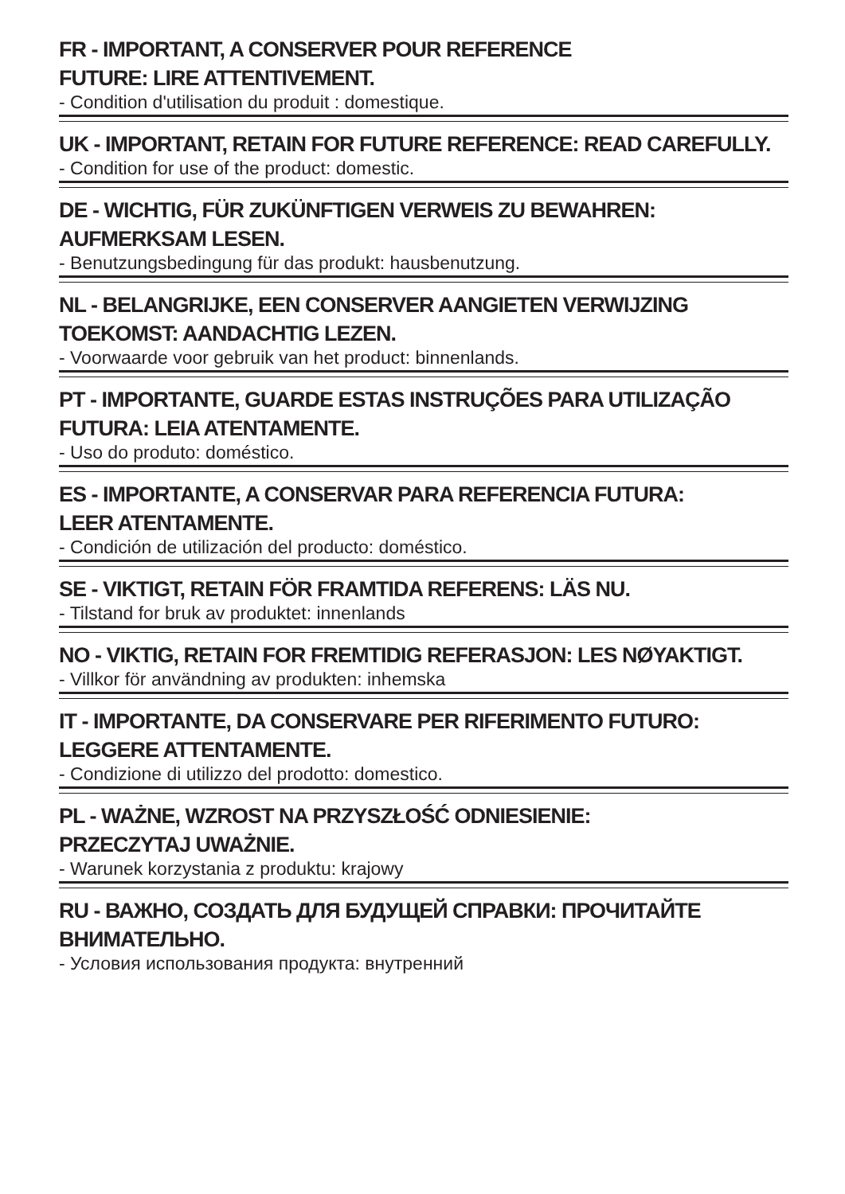FR - IMPORTANT, A CONSERVER POUR REFERENCE
FUTURE: LIRE ATTENTIVEMENT.
- Condition d'utilisation du produit : domestique.
UK - IMPORTANT, RETAIN FOR FUTURE REFERENCE: READ CAREFULLY.
- Condition for use of the product: domestic.
DE - WICHTIG, FÜR ZUKÜNFTIGEN VERWEIS ZU BEWAHREN:
AUFMERKSAM LESEN.
- Benutzungsbedingung für das produkt: hausbenutzung.
NL - BELANGRIJKE, EEN CONSERVER AANGIETEN VERWIJZING
TOEKOMST: AANDACHTIG LEZEN.
- Voorwaarde voor gebruik van het product: binnenlands.
PT - IMPORTANTE, GUARDE ESTAS INSTRUÇÕES PARA UTILIZAÇÃO
FUTURA: LEIA ATENTAMENTE.
- Uso do produto: doméstico.
ES - IMPORTANTE, A CONSERVAR PARA REFERENCIA FUTURA:
LEER ATENTAMENTE.
- Condición de utilización del producto: doméstico.
SE - VIKTIGT, RETAIN FÖR FRAMTIDA REFERENS: LÄS NU.
- Tilstand for bruk av produktet: innenlands
NO - VIKTIG, RETAIN FOR FREMTIDIG REFERASJON: LES NØYAKTIGT.
- Villkor för användning av produkten: inhemska
IT - IMPORTANTE, DA CONSERVARE PER RIFERIMENTO FUTURO:
LEGGERE ATTENTAMENTE.
- Condizione di utilizzo del prodotto: domestico.
PL - WAŻNE, WZROST NA PRZYSZŁOŚĆ ODNIESIENIE:
PRZECZYTAJ UWAŻNIE.
- Warunek korzystania z produktu: krajowy
RU - ВАЖНО, СОЗДАТЬ ДЛЯ БУДУЩЕЙ СПРАВКИ: ПРОЧИТАЙТЕ
ВНИМАТЕЛЬНО.
- Условия использования продукта: внутренний